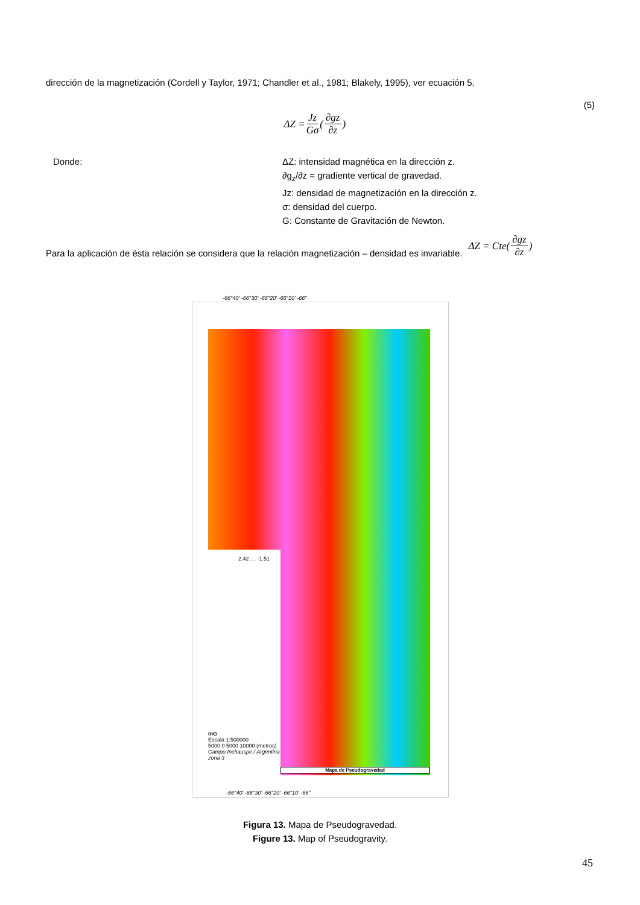dirección de la magnetización (Cordell y Taylor, 1971; Chandler et al., 1981; Blakely, 1995), ver ecuación 5.
ΔZ = Jz Gσ (∂gz ∂z)
(5)
Donde: ΔZ: intensidad magnética en la dirección z.
∂g<sub>z</sub>/∂z = gradiente vertical de gravedad.
Jz: densidad de magnetización en la dirección z.
σ: densidad del cuerpo.
G: Constante de Gravitación de Newton.
Para la aplicación de ésta relación se considera que la relación magnetización – densidad es invariable.
ΔZ = Cte(∂gz ∂z)
-66°40' -66°30' -66°20' -66°10' -66°
2.42 … -1.51
mG
Escala 1:500000
5000 0 5000 10000 (metros)
Campo Inchauspe / Argentina zona 3
Mapa de Pseudogravedad
-66°40' -66°30' -66°20' -66°10' -66°
Figura 13. Mapa de Pseudogravedad.
Figure 13. Map of Pseudogravity.
45